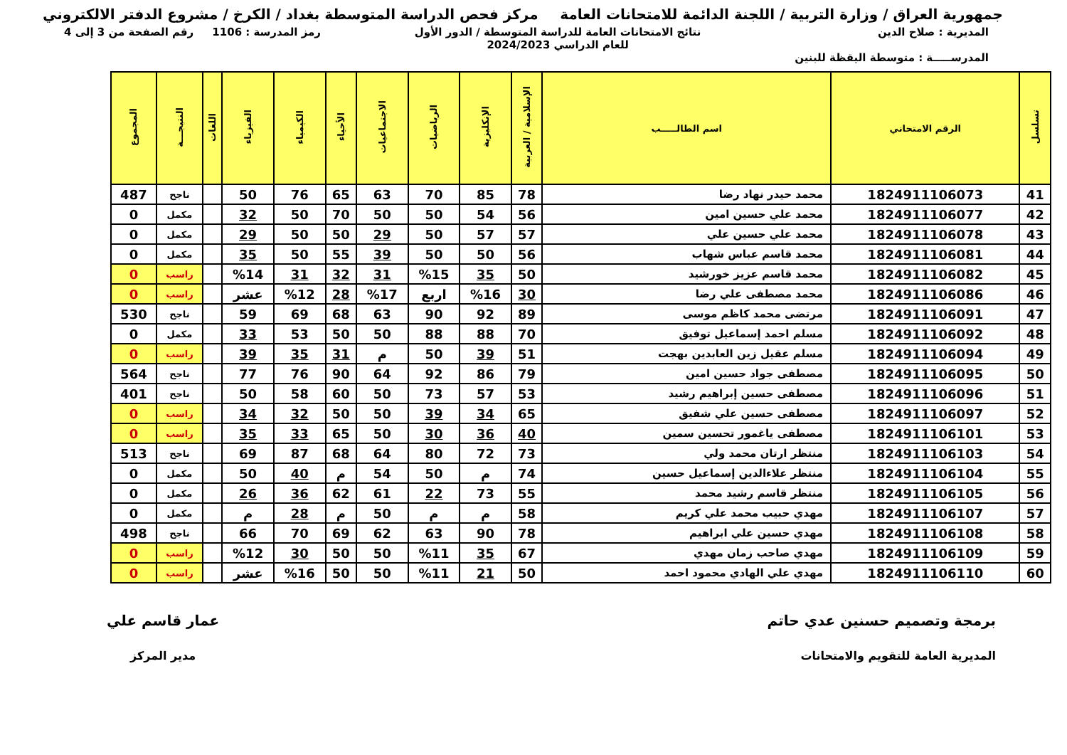جمهورية العراق / وزارة التربية / اللجنة الدائمة للامتحانات العامة
مركز فحص الدراسة المتوسطة بغداد / الكرخ / مشروع الدفتر الالكتروني
المديرية : صلاح الدين
المدرســـــة : متوسطة اليقظة للبنين
نتائج الامتحانات العامة للدراسة المتوسطة / الدور الأول
للعام الدراسي 2024/2023
رمز المدرسة : 1106 رقم الصفحة من 3 إلى 4
| تسلسل | الرقم الامتحاني | اسم الطالـــــب | الإسلامية / العربية | الإنكليزية | الرياضيات | الاجتماعيات | الأحياء | الكيمياء | الفيزياء | اللغات | النتيجـــة | المجموع |
| --- | --- | --- | --- | --- | --- | --- | --- | --- | --- | --- | --- | --- |
| 41 | 1824911106073 | محمد حيدر نهاد رضا | 78 | 85 | 70 | 63 | 65 | 76 | 50 | | ناجح | 487 |
| 42 | 1824911106077 | محمد علي حسين امين | 56 | 54 | 50 | 50 | 70 | 50 | 32 | | مكمل | 0 |
| 43 | 1824911106078 | محمد علي حسين علي | 57 | 57 | 50 | 29 | 50 | 50 | 29 | | مكمل | 0 |
| 44 | 1824911106081 | محمد قاسم عباس شهاب | 56 | 50 | 50 | 39 | 55 | 50 | 35 | | مكمل | 0 |
| 45 | 1824911106082 | محمد قاسم عزيز خورشيد | 50 | 35 | %15 | 31 | 32 | 31 | %14 | | راسب | 0 |
| 46 | 1824911106086 | محمد مصطفى علي رضا | 30 | %16 | اربع | %17 | 28 | %12 | عشر | | راسب | 0 |
| 47 | 1824911106091 | مرتضى محمد كاظم موسى | 89 | 92 | 90 | 63 | 68 | 69 | 59 | | ناجح | 530 |
| 48 | 1824911106092 | مسلم احمد إسماعيل توفيق | 70 | 88 | 88 | 50 | 50 | 53 | 33 | | مكمل | 0 |
| 49 | 1824911106094 | مسلم عقيل زين العابدين بهجت | 51 | 39 | 50 | م | 31 | 35 | 39 | | راسب | 0 |
| 50 | 1824911106095 | مصطفى جواد حسين امين | 79 | 86 | 92 | 64 | 90 | 76 | 77 | | ناجح | 564 |
| 51 | 1824911106096 | مصطفى حسين إبراهيم رشيد | 53 | 57 | 73 | 50 | 60 | 58 | 50 | | ناجح | 401 |
| 52 | 1824911106097 | مصطفى حسين علي شفيق | 65 | 34 | 39 | 50 | 50 | 32 | 34 | | راسب | 0 |
| 53 | 1824911106101 | مصطفى ياغمور تحسين سمين | 40 | 36 | 30 | 50 | 65 | 33 | 35 | | راسب | 0 |
| 54 | 1824911106103 | منتظر ارتان محمد ولي | 73 | 72 | 80 | 64 | 68 | 87 | 69 | | ناجح | 513 |
| 55 | 1824911106104 | منتظر علاءالدين إسماعيل حسين | 74 | م | 50 | 54 | م | 40 | 50 | | مكمل | 0 |
| 56 | 1824911106105 | منتظر قاسم رشيد محمد | 55 | 73 | 22 | 61 | 62 | 36 | 26 | | مكمل | 0 |
| 57 | 1824911106107 | مهدي حبيب محمد علي كريم | 58 | م | م | 50 | م | 28 | م | | مكمل | 0 |
| 58 | 1824911106108 | مهدي حسين علي ابراهيم | 78 | 90 | 63 | 62 | 69 | 70 | 66 | | ناجح | 498 |
| 59 | 1824911106109 | مهدي صاحب زمان مهدي | 67 | 35 | %11 | 50 | 50 | 30 | %12 | | راسب | 0 |
| 60 | 1824911106110 | مهدي علي الهادي محمود احمد | 50 | 21 | %11 | 50 | 50 | %16 | عشر | | راسب | 0 |
برمجة وتصميم حسنين عدي حاتم
المديرية العامة للتقويم والامتحانات
عمار قاسم علي
مدير المركز